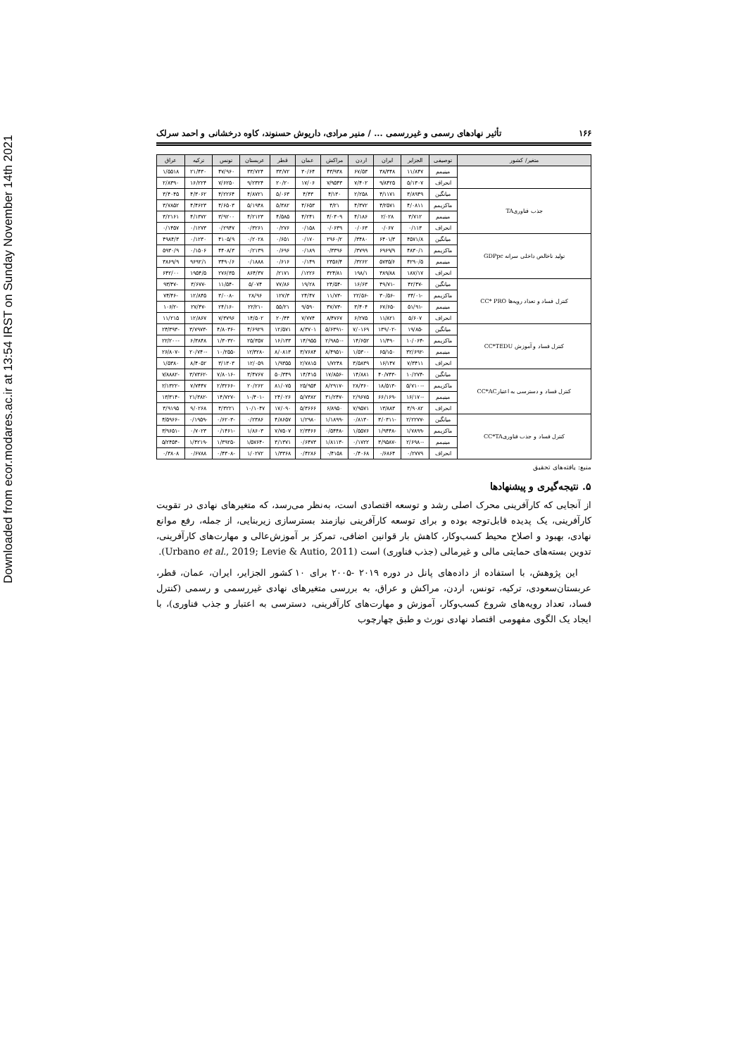Downloaded from ecor.modares.ac.ir at 13:54 IRST on Sunday November 14th 2021
۱۶۶ تأثیر نهادهای رسمی و غیررسمی ... / منیر مرادی، داریوش حسنوند، کاوه درخشانی و احمد سرلک
| متغیر/ کشور | توصیفی | الجزایر | ایران | اردن | مراکش | عمان | قطر | عربستان | تونس | ترکیه | عراق |
| --- | --- | --- | --- | --- | --- | --- | --- | --- | --- | --- | --- |
| | مینیمم | ۱۱/۸۴۷ | ۳۸/۳۴۸ | ۶۷/۵۳ | ۴۳/۹۳۸ | ۳۰/۶۴ | ۳۳/۷۲ | ۳۳/۷۲۴ | ۴۷/۹۶۰ | ۲۱/۴۳۰ | ۱/۵۵۱۸ |
| | انحراف | ۵/۱۳۰۷ | ۹/۸۴۲۵ | ۷/۴۰۲ | ۷/۹۵۴۳ | ۱۷/۰۶ | ۲۰/۲۰ | ۹/۲۳۲۴ | ۷/۶۲۵۰ | ۱۶/۲۲۴ | ۲/۸۳۹۰ |
| جذب فناوریTA | میانگین | ۳/۸۹۴۹ | ۴/۱۱۷۱ | ۲/۲۵۸ | ۴/۱۳۰ | ۴/۴۳ | ۵/۰۶۳ | ۴/۸۷۲۱ | ۴/۲۲۶۴ | ۴/۳۰۶۲ | ۳/۴۰۴۵ |
| | ماکزیمم | ۴/۰۸۱۱ | ۴/۲۵۷۱ | ۴/۳۷۲ | ۴/۲۱ | ۴/۶۵۳ | ۵/۳۸۲ | ۵/۱۹۴۸ | ۴/۶۵۰۳ | ۴/۴۶۲۳ | ۳/۷۸۵۲ |
| | مینیمم | ۳/۷۱۲ | ۲/۰۲۸ | ۴/۱۸۶ | ۴/۰۳۰۹ | ۴/۲۴۱ | ۴/۵۸۵ | ۴/۲۱۲۳ | ۳/۹۲۰۰ | ۴/۱۳۷۲ | ۳/۲۱۶۱ |
| | انحراف | ۰/۱۱۳ | ۰/۰۶۷ | ۰/۰۶۳ | ۰/۰۶۳۹ | ۰/۱۵۸ | ۰/۲۷۶ | ۰/۳۲۶۱ | ۰/۲۹۴۷ | ۰/۱۲۷۳ | ۰/۱۴۵۷ |
| تولید ناخالص داخلی سرانه GDPpc | میانگین | ۴۵۷۱/۸ | ۶۴۰۱/۳ | ۳۴۸۰/ | ۲۹۶۰/۲ | ۰/۱۷۰ | ۰/۶۵۱ | ۰/۲۰۲۸ | ۴۱۰۵/۹ | ۰/۱۲۳۰ | ۴۹۸۴/۳ |
| | ماکزیمم | ۴۸۳۰/۱ | ۶۹۶۹/۹ | ۳۷۹۹/ | ۰/۳۳۹۶ | ۰/۱۸۹ | ۰/۶۹۶ | ۰/۲۱۳۹ | ۴۴۰۸/۳ | ۰/۱۵۰۶ | ۵۹۳۰/۹ |
| | مینیمم | ۴۲۹۰/۵ | ۵۷۳۵/۶ | ۳۲۶۲/ | ۲۳۵۶/۴ | ۰/۱۴۹ | ۰/۶۱۶ | ۰/۱۸۸۸ | ۳۴۹۰/۶ | ۹۶۹۲/۱ | ۳۸۶۹/۹ |
| | انحراف | ۱۸۷/۱۷ | ۳۸۹/۸۸ | ۱۹۸/۱ | ۳۲۴/۸۱ | ۱۲۲۶/ | ۲۱۷۱/ | ۸۶۴/۳۷ | ۲۷۶/۳۵ | ۱۹۵۴/۵ | ۶۴۲/۰۰ |
| کنترل فساد و تعداد رویه‌ها CC* PRO | میانگین | -۴۲/۴۷ | -۴۹/۷۱ | ۱۶/۶۳ | -۲۴/۵۴ | ۱۹/۲۸ | ۷۷/۸۶ | ۵/۰۷۴ | -۱۱/۵۴ | -۳/۶۷۷ | -۹۳/۴۷ |
| | ماکزیمم | -۳۴/۰۱ | -۳۰/۵۶ | -۲۲/۵۶ | -۱۱/۷۳ | ۲۴/۴۷ | ۱۲۷/۳ | ۲۸/۹۶ | -۳/۰۰۸ | ۱۲/۸۴۵ | -۷۴/۴۶ |
| | مینیمم | -۵۱/۹۱ | -۶۷/۶۵ | ۳/۴۰۴ | -۳۷/۷۳ | ۹/۵۹۰ | ۵۵/۲۱ | -۲۲/۲۱ | -۲۴/۱۶ | -۲۷/۴۷ | -۱۰۶/۲ |
| | انحراف | ۵/۶۰۷ | ۱۱/۸۲۱ | ۶/۲۷۵ | ۸/۴۷۶۷ | ۷/۷۷۴ | ۲۰/۴۴ | ۱۴/۵۰۲ | ۷/۳۷۹۶ | ۱۲/۸۶۷ | ۱۱/۲۱۵ |
| کنترل فساد و آموزش CC*TEDU | میانگین | -۱۹/۸۵ | -۱۳۹/۰۲ | ۷/۰۱۶۹ | -۵/۶۳۹۱ | ۸/۳۷۰۱ | ۱۲/۵۷۱ | ۴/۶۹۲۹ | -۴/۸۰۳۶ | -۳/۷۹۷۳ | -۲۴/۳۹۳ |
| | ماکزیمم | -۱۰/۰۶۴ | ۱۱/۴۹۰ | ۱۴/۶۵۲ | -۲/۹۸۵۰ | ۱۴/۹۵۵ | ۱۶/۱۳۳ | ۲۵/۳۵۷ | -۱/۳۰۳۲ | ۶/۳۸۴۸ | -۲۲/۲۰۰ |
| | مینیمم | -۳۲/۶۹۲ | ۶۵/۱۵۰ | ۱/۵۳۰۰ | -۸/۴۹۵۱ | ۳/۷۶۸۴ | ۸/۰۸۱۳ | -۱۲/۳۲۸ | -۱۰/۲۵۵ | -۲۰/۷۴۰ | -۲۶/۸۰۷ |
| | انحراف | ۷/۳۴۱۱ | ۱۶/۱۴۷ | ۳/۵۸۳۹ | ۱/۷۲۴۸ | ۲/۷۸۱۵ | ۱/۹۳۵۵ | ۱۲/۰۵۹ | ۳/۱۳۰۳ | ۸/۴۰۵۲ | ۱/۵۳۸۰ |
| کنترل فساد و دسترسی به اعتبارCC*AC | میانگین | -۱۰/۲۷۴ | -۴۰/۷۴۳ | ۱۴/۸۸۱ | -۱۷/۸۵۶ | ۱۴/۴۱۵ | ۵۰/۳۴۹ | ۳/۴۷۶۷ | -۷/۸۰۱۶ | -۳/۷۳۶۲ | -۷/۸۸۸۲ |
| | ماکزیمم | -۵/۷۱۰۰ | -۱۸/۵۱۳ | ۲۸/۳۶۰ | -۸/۲۹۱۷ | ۲۵/۹۵۴ | ۸۱/۰۷۵ | ۲۰/۲۶۲ | -۲/۳۲۶۶ | ۷/۷۴۴۷ | -۲/۱۳۲۲ |
| | مینیمم | -۱۶/۱۷۰ | -۶۶/۱۶۹ | ۲/۹۶۷۵ | -۳۱/۲۴۷ | ۵/۷۳۸۲ | ۲۴/۰۲۶ | -۱۰/۴۰۱ | -۱۴/۷۲۷ | -۲۱/۳۸۲ | -۱۳/۳۱۴ |
| | انحراف | ۳/۹۰۸۲ | ۱۳/۸۸۳ | ۷/۹۵۷۱ | ۶/۸۹۵۰ | ۵/۳۶۶۶ | ۱۷/۰۹۰ | ۱۰/۱۰۴۷ | ۴/۳۲۲۱ | ۹/۰۲۶۸ | ۳/۹۱۹۵ |
| کنترل فساد و جذب فناوریCC*TA | میانگین | -۲/۲۲۷۷ | -۳/۰۳۱۱ | ۰/۸۱۳۰ | -۱/۱۸۹۹ | ۱/۲۹۸۰ | ۴/۸۶۵۷ | ۰/۲۳۸۶ | -۰/۶۲۰۳ | -۰/۱۹۵۹ | -۴/۵۹۶۶ |
| | ماکزیمم | -۱/۷۸۹۹ | -۱/۹۴۴۸ | ۱/۵۵۷۶ | -۰/۵۴۴۸ | ۲/۳۴۶۶ | ۷/۷۵۰۷ | ۱/۸۶۰۳ | -۰/۱۴۶۱ | ۰/۷۰۲۳ | -۳/۹۶۵۱ |
| | مینیمم | -۲/۶۹۸۰ | -۳/۹۵۸۷ | ۰/۱۷۲۲ | -۱/۸۱۱۳ | ۰/۶۴۷۳ | ۳/۱۳۷۱ | -۱/۵۷۶۴ | -۱/۳۹۲۵ | -۱/۴۲۱۹ | -۵/۲۴۵۴ |
| | انحراف | ۰/۲۷۷۹ | ۰/۶۸۶۴ | ۰/۴۰۶۸ | ۰/۴۱۵۸ | ۰/۴۲۸۶ | ۱/۳۳۶۸ | ۱/۰۲۷۲ | -۰/۴۳۰۸ | ۰/۶۷۸۸ | ۰/۳۸۰۸ |
منبع: یافته‌های تحقیق
۵. نتیجه‌گیری و پیشنهادها
از آنجایی که کارآفرینی محرک اصلی رشد و توسعه اقتصادی است، به‌نظر می‌رسد، که متغیرهای نهادی در تقویت کارآفرینی، یک پدیده قابل‌توجه بوده و برای توسعه کارآفرینی نیازمند بسترسازی زیربنایی، از جمله، رفع موانع نهادی، بهبود و اصلاح محیط کسب‌وکار، کاهش بار قوانین اضافی، تمرکز بر آموزش‌عالی و مهارت‌های کارآفرینی، تدوین بسته‌های حمایتی مالی و غیرمالی (جذب فناوری) است (Urbano et al., 2019; Levie & Autio, 2011).
این پژوهش، با استفاده از داده‌های پانل در دوره ۲۰۱۹ -۲۰۰۵ برای ۱۰ کشور الجزایر، ایران، عمان، قطر، عربستان‌سعودی، ترکیه، تونس، اردن، مراکش و عراق، به بررسی متغیرهای نهادی غیررسمی و رسمی (کنترل فساد، تعداد رویه‌های شروع کسب‌وکار، آموزش و مهارت‌های کارآفرینی، دسترسی به اعتبار و جذب فناوری)، با ایجاد یک الگوی مفهومی اقتصاد نهادی نورث و طبق چهارچوب